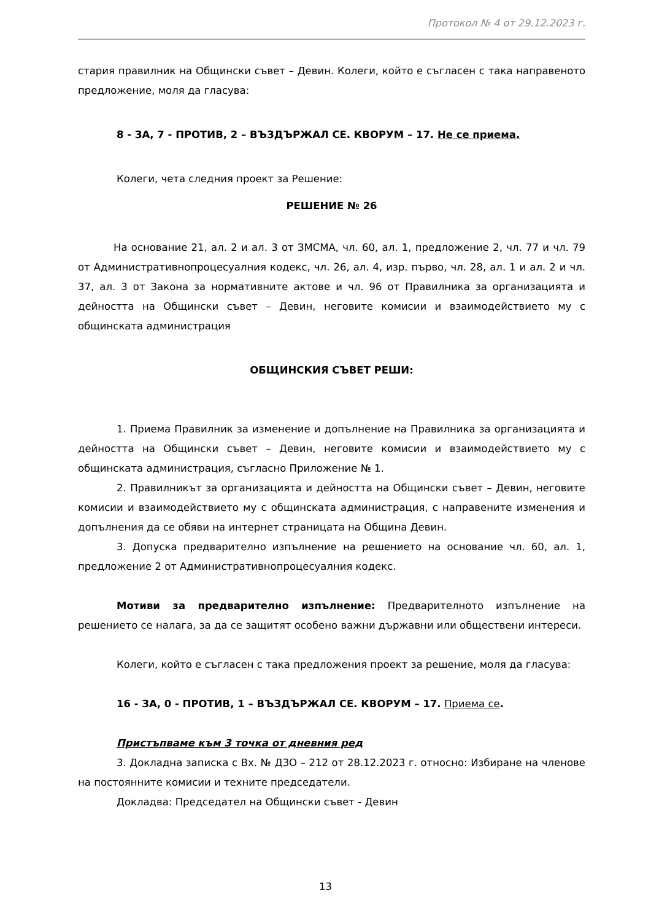Протокол № 4 от 29.12.2023 г.
стария правилник на Общински съвет – Девин. Колеги, който е съгласен с така направеното предложение, моля да гласува:
8 - ЗА, 7 - ПРОТИВ, 2 – ВЪЗДЪРЖАЛ СЕ. КВОРУМ – 17. Не се приема.
Колеги, чета следния проект за Решение:
РЕШЕНИЕ № 26
На основание 21, ал. 2 и ал. 3 от ЗМСМА, чл. 60, ал. 1, предложение 2, чл. 77 и чл. 79 от Административнопроцесуалния кодекс, чл. 26, ал. 4, изр. първо, чл. 28, ал. 1 и ал. 2 и чл. 37, ал. 3 от Закона за нормативните актове и чл. 96 от Правилника за организацията и дейността на Общински съвет – Девин, неговите комисии и взаимодействието му с общинската администрация
ОБЩИНСКИЯ СЪВЕТ РЕШИ:
1. Приема Правилник за изменение и допълнение на Правилника за организацията и дейността на Общински съвет – Девин, неговите комисии и взаимодействието му с общинската администрация, съгласно Приложение № 1.
2. Правилникът за организацията и дейността на Общински съвет – Девин, неговите комисии и взаимодействието му с общинската администрация, с направените изменения и допълнения да се обяви на интернет страницата на Община Девин.
3. Допуска предварително изпълнение на решението на основание чл. 60, ал. 1, предложение 2 от Административнопроцесуалния кодекс.
Мотиви за предварително изпълнение: Предварителното изпълнение на решението се налага, за да се защитят особено важни държавни или обществени интереси.
Колеги, който е съгласен с така предложения проект за решение, моля да гласува:
16 - ЗА, 0 - ПРОТИВ, 1 – ВЪЗДЪРЖАЛ СЕ. КВОРУМ – 17. Приема се.
Пристъпваме към 3 точка от дневния ред
3. Докладна записка с Вх. № ДЗО – 212 от 28.12.2023 г. относно: Избиране на членове на постоянните комисии и техните председатели.
Докладва: Председател на Общински съвет - Девин
13